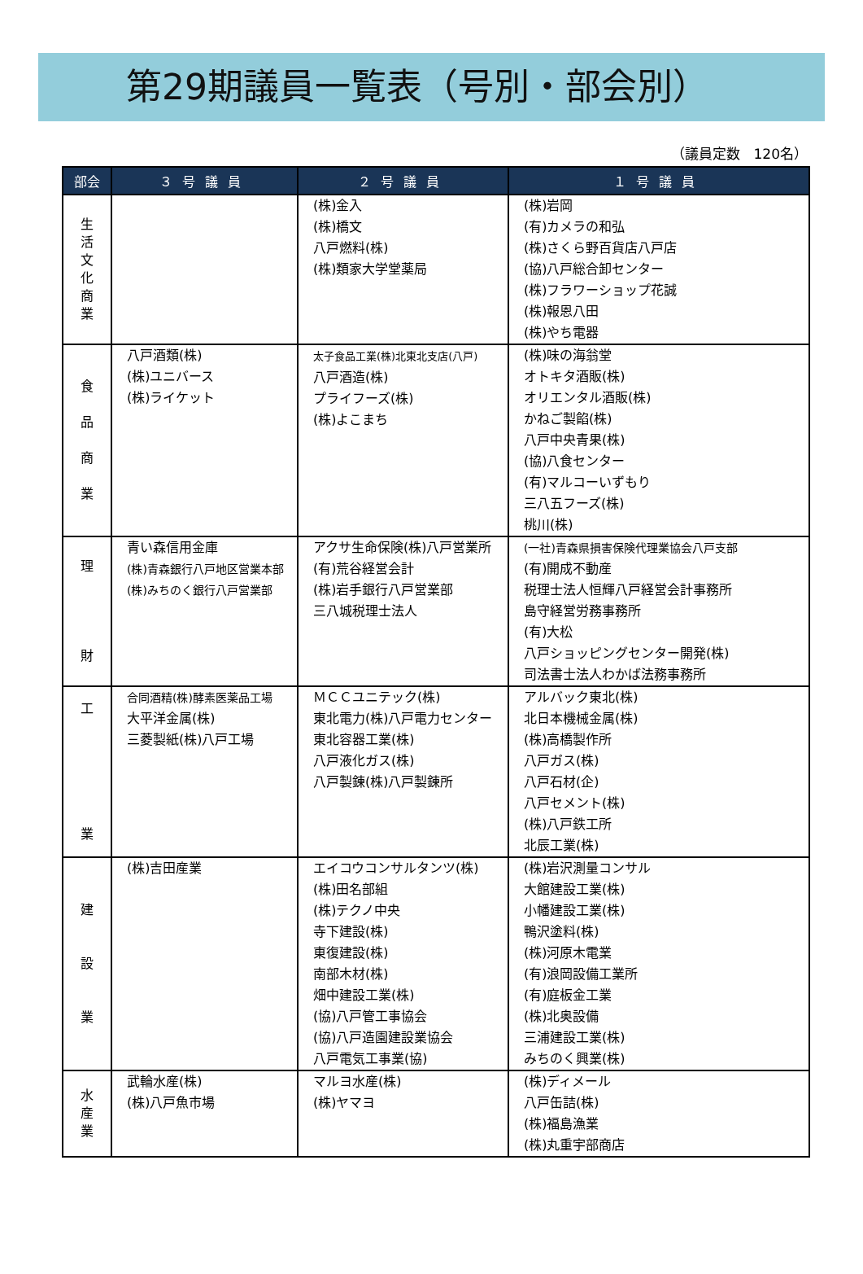第29期議員一覧表（号別・部会別）
（議員定数　120名）
| 部会 | ３号議員 | ２号議員 | １号議員 |
| --- | --- | --- | --- |
| 生 活 文 化 商 業 | | (株)金入 (株)橋文 八戸燃料(株) (株)類家大学堂薬局 | (株)岩岡 (有)カメラの和弘 (株)さくら野百貨店八戸店 (協)八戸総合卸センター (株)フラワーショップ花誠 (株)報恩八田 (株)やち電器 |
| 食 品 商 業 | 八戸酒類(株) (株)ユニバース (株)ライケット | 太子食品工業(株)北東北支店(八戸) 八戸酒造(株) プライフーズ(株) (株)よこまち | (株)味の海翁堂 オトキタ酒販(株) オリエンタル酒販(株) かねご製餡(株) 八戸中央青果(株) (協)八食センター (有)マルコーいずもり 三八五フーズ(株) 桃川(株) |
| 理 財 | 青い森信用金庫 (株)青森銀行八戸地区営業本部 (株)みちのく銀行八戸営業部 | アクサ生命保険(株)八戸営業所 (有)荒谷経営会計 (株)岩手銀行八戸営業部 三八城税理士法人 | (一社)青森県損害保険代理業協会八戸支部 (有)開成不動産 税理士法人恒輝八戸経営会計事務所 島守経営労務事務所 (有)大松 八戸ショッピングセンター開発(株) 司法書士法人わかば法務事務所 |
| 工 業 | 合同酒精(株)酵素医薬品工場 大平洋金属(株) 三菱製紙(株)八戸工場 | ＭＣＣユニテック(株) 東北電力(株)八戸電力センター 東北容器工業(株) 八戸液化ガス(株) 八戸製錬(株)八戸製錬所 | アルバック東北(株) 北日本機械金属(株) (株)高橋製作所 八戸ガス(株) 八戸石材(企) 八戸セメント(株) (株)八戸鉄工所 北辰工業(株) |
| 建 設 業 | (株)吉田産業 | エイコウコンサルタンツ(株) (株)田名部組 (株)テクノ中央 寺下建設(株) 東復建設(株) 南部木材(株) 畑中建設工業(株) (協)八戸管工事協会 (協)八戸造園建設業協会 八戸電気工事業(協) | (株)岩沢測量コンサル 大館建設工業(株) 小幡建設工業(株) 鴨沢塗料(株) (株)河原木電業 (有)浪岡設備工業所 (有)庭板金工業 (株)北奥設備 三浦建設工業(株) みちのく興業(株) |
| 水 産 業 | 武輪水産(株) (株)八戸魚市場 | マルヨ水産(株) (株)ヤマヨ | (株)ディメール 八戸缶詰(株) (株)福島漁業 (株)丸重宇部商店 |